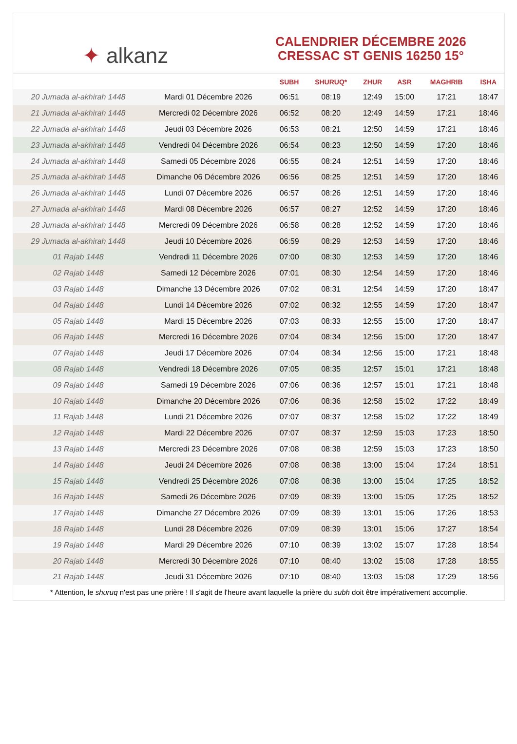✦ alkanz
CALENDRIER DÉCEMBRE 2026
CRESSAC ST GENIS 16250 15°
| | | SUBH | SHURUQ* | ZHUR | ASR | MAGHRIB | ISHA |
| --- | --- | --- | --- | --- | --- | --- | --- |
| 20 Jumada al-akhirah 1448 | Mardi 01 Décembre 2026 | 06:51 | 08:19 | 12:49 | 15:00 | 17:21 | 18:47 |
| 21 Jumada al-akhirah 1448 | Mercredi 02 Décembre 2026 | 06:52 | 08:20 | 12:49 | 14:59 | 17:21 | 18:46 |
| 22 Jumada al-akhirah 1448 | Jeudi 03 Décembre 2026 | 06:53 | 08:21 | 12:50 | 14:59 | 17:21 | 18:46 |
| 23 Jumada al-akhirah 1448 | Vendredi 04 Décembre 2026 | 06:54 | 08:23 | 12:50 | 14:59 | 17:20 | 18:46 |
| 24 Jumada al-akhirah 1448 | Samedi 05 Décembre 2026 | 06:55 | 08:24 | 12:51 | 14:59 | 17:20 | 18:46 |
| 25 Jumada al-akhirah 1448 | Dimanche 06 Décembre 2026 | 06:56 | 08:25 | 12:51 | 14:59 | 17:20 | 18:46 |
| 26 Jumada al-akhirah 1448 | Lundi 07 Décembre 2026 | 06:57 | 08:26 | 12:51 | 14:59 | 17:20 | 18:46 |
| 27 Jumada al-akhirah 1448 | Mardi 08 Décembre 2026 | 06:57 | 08:27 | 12:52 | 14:59 | 17:20 | 18:46 |
| 28 Jumada al-akhirah 1448 | Mercredi 09 Décembre 2026 | 06:58 | 08:28 | 12:52 | 14:59 | 17:20 | 18:46 |
| 29 Jumada al-akhirah 1448 | Jeudi 10 Décembre 2026 | 06:59 | 08:29 | 12:53 | 14:59 | 17:20 | 18:46 |
| 01 Rajab 1448 | Vendredi 11 Décembre 2026 | 07:00 | 08:30 | 12:53 | 14:59 | 17:20 | 18:46 |
| 02 Rajab 1448 | Samedi 12 Décembre 2026 | 07:01 | 08:30 | 12:54 | 14:59 | 17:20 | 18:46 |
| 03 Rajab 1448 | Dimanche 13 Décembre 2026 | 07:02 | 08:31 | 12:54 | 14:59 | 17:20 | 18:47 |
| 04 Rajab 1448 | Lundi 14 Décembre 2026 | 07:02 | 08:32 | 12:55 | 14:59 | 17:20 | 18:47 |
| 05 Rajab 1448 | Mardi 15 Décembre 2026 | 07:03 | 08:33 | 12:55 | 15:00 | 17:20 | 18:47 |
| 06 Rajab 1448 | Mercredi 16 Décembre 2026 | 07:04 | 08:34 | 12:56 | 15:00 | 17:20 | 18:47 |
| 07 Rajab 1448 | Jeudi 17 Décembre 2026 | 07:04 | 08:34 | 12:56 | 15:00 | 17:21 | 18:48 |
| 08 Rajab 1448 | Vendredi 18 Décembre 2026 | 07:05 | 08:35 | 12:57 | 15:01 | 17:21 | 18:48 |
| 09 Rajab 1448 | Samedi 19 Décembre 2026 | 07:06 | 08:36 | 12:57 | 15:01 | 17:21 | 18:48 |
| 10 Rajab 1448 | Dimanche 20 Décembre 2026 | 07:06 | 08:36 | 12:58 | 15:02 | 17:22 | 18:49 |
| 11 Rajab 1448 | Lundi 21 Décembre 2026 | 07:07 | 08:37 | 12:58 | 15:02 | 17:22 | 18:49 |
| 12 Rajab 1448 | Mardi 22 Décembre 2026 | 07:07 | 08:37 | 12:59 | 15:03 | 17:23 | 18:50 |
| 13 Rajab 1448 | Mercredi 23 Décembre 2026 | 07:08 | 08:38 | 12:59 | 15:03 | 17:23 | 18:50 |
| 14 Rajab 1448 | Jeudi 24 Décembre 2026 | 07:08 | 08:38 | 13:00 | 15:04 | 17:24 | 18:51 |
| 15 Rajab 1448 | Vendredi 25 Décembre 2026 | 07:08 | 08:38 | 13:00 | 15:04 | 17:25 | 18:52 |
| 16 Rajab 1448 | Samedi 26 Décembre 2026 | 07:09 | 08:39 | 13:00 | 15:05 | 17:25 | 18:52 |
| 17 Rajab 1448 | Dimanche 27 Décembre 2026 | 07:09 | 08:39 | 13:01 | 15:06 | 17:26 | 18:53 |
| 18 Rajab 1448 | Lundi 28 Décembre 2026 | 07:09 | 08:39 | 13:01 | 15:06 | 17:27 | 18:54 |
| 19 Rajab 1448 | Mardi 29 Décembre 2026 | 07:10 | 08:39 | 13:02 | 15:07 | 17:28 | 18:54 |
| 20 Rajab 1448 | Mercredi 30 Décembre 2026 | 07:10 | 08:40 | 13:02 | 15:08 | 17:28 | 18:55 |
| 21 Rajab 1448 | Jeudi 31 Décembre 2026 | 07:10 | 08:40 | 13:03 | 15:08 | 17:29 | 18:56 |
* Attention, le shuruq n'est pas une prière ! Il s'agit de l'heure avant laquelle la prière du subh doit être impérativement accomplie.